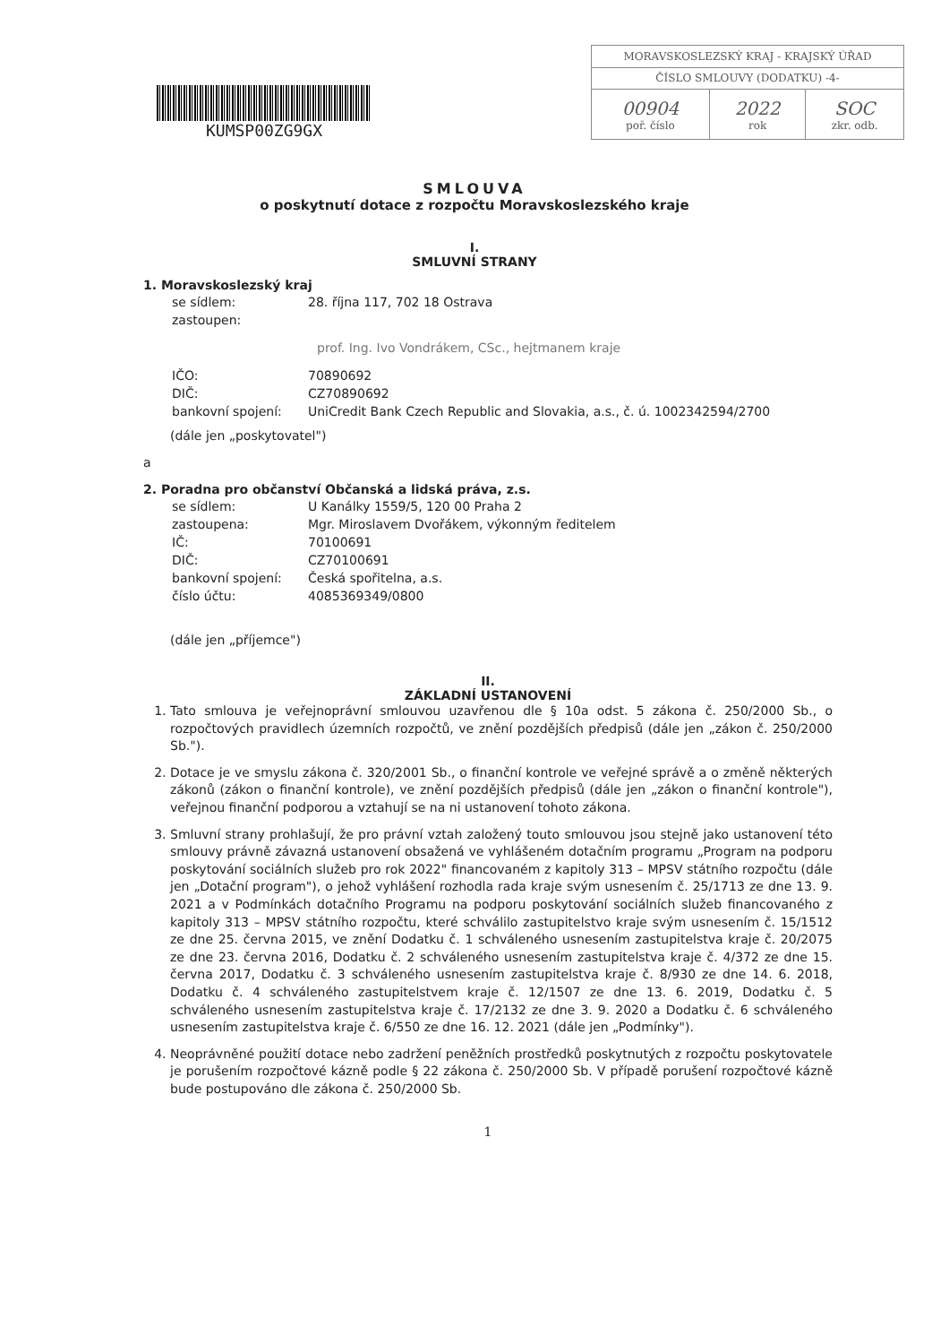KUMSP00ZG9GX
| MORAVSKOSLEZSKÝ KRAJ - KRAJSKÝ ÚŘAD | | |
| ČÍSLO SMLOUVY (DODATKU) -4- | | |
| 00904 poř. číslo | 2022 rok | SOC zkr. odb. |
SMLOUVA
o poskytnutí dotace z rozpočtu Moravskoslezského kraje
I.
SMLUVNÍ STRANY
1. Moravskoslezský kraj
| se sídlem: | 28. října 117, 702 18 Ostrava |
| zastoupen: | |
| | prof. Ing. Ivo Vondrákem, CSc., hejtmanem kraje |
| IČO: | 70890692 |
| DIČ: | CZ70890692 |
| bankovní spojení: | UniCredit Bank Czech Republic and Slovakia, a.s., č. ú. 1002342594/2700 |
(dále jen „poskytovatel")
a
2. Poradna pro občanství Občanská a lidská práva, z.s.
| se sídlem: | U Kanálky 1559/5, 120 00 Praha 2 |
| zastoupena: | Mgr. Miroslavem Dvořákem, výkonným ředitelem |
| IČ: | 70100691 |
| DIČ: | CZ70100691 |
| bankovní spojení: | Česká spořitelna, a.s. |
| číslo účtu: | 4085369349/0800 |
(dále jen „příjemce")
II.
ZÁKLADNÍ USTANOVENÍ
1. Tato smlouva je veřejnoprávní smlouvou uzavřenou dle § 10a odst. 5 zákona č. 250/2000 Sb., o rozpočtových pravidlech územních rozpočtů, ve znění pozdějších předpisů (dále jen „zákon č. 250/2000 Sb.").
2. Dotace je ve smyslu zákona č. 320/2001 Sb., o finanční kontrole ve veřejné správě a o změně některých zákonů (zákon o finanční kontrole), ve znění pozdějších předpisů (dále jen „zákon o finanční kontrole"), veřejnou finanční podporou a vztahují se na ni ustanovení tohoto zákona.
3. Smluvní strany prohlašují, že pro právní vztah založený touto smlouvou jsou stejně jako ustanovení této smlouvy právně závazná ustanovení obsažená ve vyhlášeném dotačním programu „Program na podporu poskytování sociálních služeb pro rok 2022" financovaném z kapitoly 313 – MPSV státního rozpočtu (dále jen „Dotační program"), o jehož vyhlášení rozhodla rada kraje svým usnesením č. 25/1713 ze dne 13. 9. 2021 a v Podmínkách dotačního Programu na podporu poskytování sociálních služeb financovaného z kapitoly 313 – MPSV státního rozpočtu, které schválilo zastupitelstvo kraje svým usnesením č. 15/1512 ze dne 25. června 2015, ve znění Dodatku č. 1 schváleného usnesením zastupitelstva kraje č. 20/2075 ze dne 23. června 2016, Dodatku č. 2 schváleného usnesením zastupitelstva kraje č. 4/372 ze dne 15. června 2017, Dodatku č. 3 schváleného usnesením zastupitelstva kraje č. 8/930 ze dne 14. 6. 2018, Dodatku č. 4 schváleného zastupitelstvem kraje č. 12/1507 ze dne 13. 6. 2019, Dodatku č. 5 schváleného usnesením zastupitelstva kraje č. 17/2132 ze dne 3. 9. 2020 a Dodatku č. 6 schváleného usnesením zastupitelstva kraje č. 6/550 ze dne 16. 12. 2021 (dále jen „Podmínky").
4. Neoprávněné použití dotace nebo zadržení peněžních prostředků poskytnutých z rozpočtu poskytovatele je porušením rozpočtové kázně podle § 22 zákona č. 250/2000 Sb. V případě porušení rozpočtové kázně bude postupováno dle zákona č. 250/2000 Sb.
1